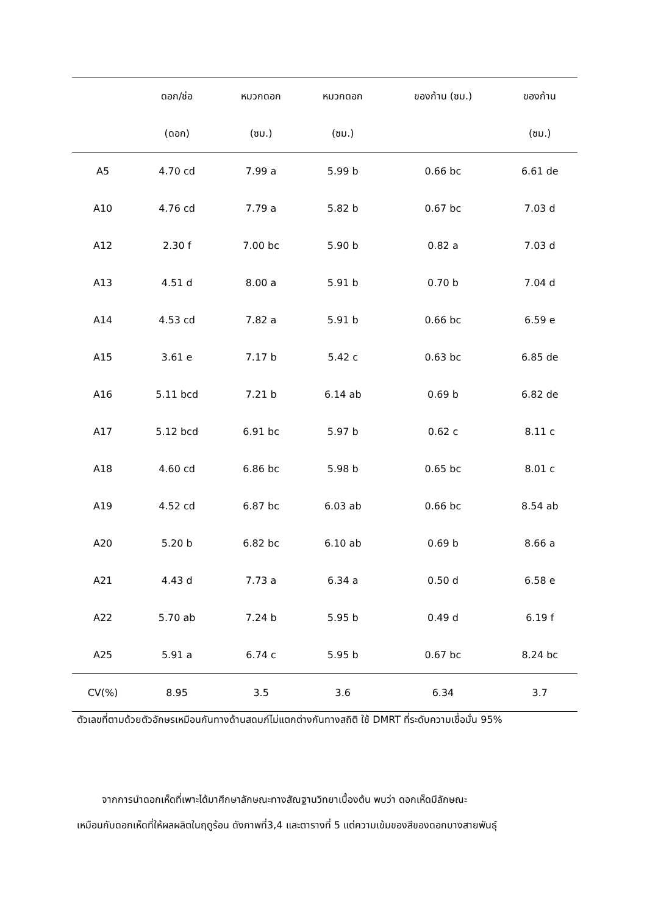| | ดอก/ช่อ | หมวกดอก | หมวกดอก | ของก้าน (ซม.) | ของก้าน |
| --- | --- | --- | --- | --- | --- |
| | (ดอก) | (ซม.) | (ซม.) | | (ซม.) |
| A5 | 4.70 cd | 7.99 a | 5.99 b | 0.66 bc | 6.61 de |
| A10 | 4.76 cd | 7.79 a | 5.82 b | 0.67 bc | 7.03 d |
| A12 | 2.30 f | 7.00 bc | 5.90 b | 0.82 a | 7.03 d |
| A13 | 4.51 d | 8.00 a | 5.91 b | 0.70 b | 7.04 d |
| A14 | 4.53 cd | 7.82 a | 5.91 b | 0.66 bc | 6.59 e |
| A15 | 3.61 e | 7.17 b | 5.42 c | 0.63 bc | 6.85 de |
| A16 | 5.11 bcd | 7.21 b | 6.14 ab | 0.69 b | 6.82 de |
| A17 | 5.12 bcd | 6.91 bc | 5.97 b | 0.62 c | 8.11 c |
| A18 | 4.60 cd | 6.86 bc | 5.98 b | 0.65 bc | 8.01 c |
| A19 | 4.52 cd | 6.87 bc | 6.03 ab | 0.66 bc | 8.54 ab |
| A20 | 5.20 b | 6.82 bc | 6.10 ab | 0.69 b | 8.66 a |
| A21 | 4.43 d | 7.73 a | 6.34 a | 0.50 d | 6.58 e |
| A22 | 5.70 ab | 7.24 b | 5.95 b | 0.49 d | 6.19 f |
| A25 | 5.91 a | 6.74 c | 5.95 b | 0.67 bc | 8.24 bc |
| CV(%) | 8.95 | 3.5 | 3.6 | 6.34 | 3.7 |
ตัวเลขที่ตามด้วยตัวอักษรเหมือนกันทางด้านสดมภ์ไม่แตกต่างกันทางสถิติ ใช้ DMRT ที่ระดับความเชื่อมั่น 95%
จากการนำดอกเห็ดที่เพาะได้มาศึกษาลักษณะทางสัณฐานวิทยาเบื้องต้น พบว่า ดอกเห็ดมีลักษณะ
เหมือนกับดอกเห็ดที่ให้ผลผลิตในฤดูร้อน ดังภาพที่3,4 และตารางที่ 5 แต่ความเข้มของสีของดอกบางสายพันธุ์